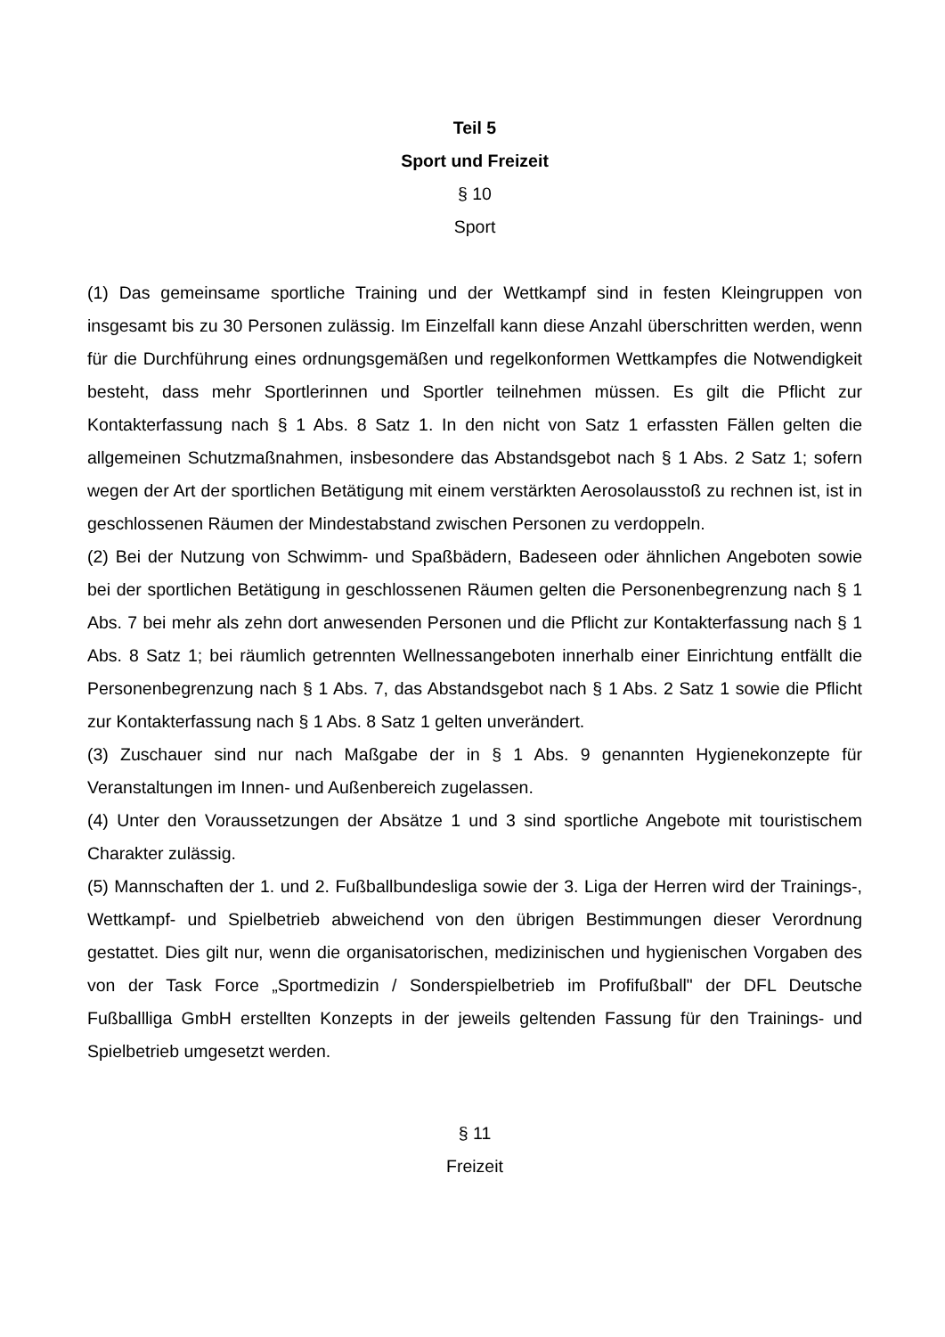Teil 5
Sport und Freizeit
§ 10
Sport
(1) Das gemeinsame sportliche Training und der Wettkampf sind in festen Kleingruppen von insgesamt bis zu 30 Personen zulässig. Im Einzelfall kann diese Anzahl überschritten werden, wenn für die Durchführung eines ordnungsgemäßen und regelkonformen Wettkampfes die Notwendigkeit besteht, dass mehr Sportlerinnen und Sportler teilnehmen müssen. Es gilt die Pflicht zur Kontakterfassung nach § 1 Abs. 8 Satz 1. In den nicht von Satz 1 erfassten Fällen gelten die allgemeinen Schutzmaßnahmen, insbesondere das Abstandsgebot nach § 1 Abs. 2 Satz 1; sofern wegen der Art der sportlichen Betätigung mit einem verstärkten Aerosolausstoß zu rechnen ist, ist in geschlossenen Räumen der Mindestabstand zwischen Personen zu verdoppeln.
(2) Bei der Nutzung von Schwimm- und Spaßbädern, Badeseen oder ähnlichen Angeboten sowie bei der sportlichen Betätigung in geschlossenen Räumen gelten die Personenbegrenzung nach § 1 Abs. 7 bei mehr als zehn dort anwesenden Personen und die Pflicht zur Kontakterfassung nach § 1 Abs. 8 Satz 1; bei räumlich getrennten Wellnessangeboten innerhalb einer Einrichtung entfällt die Personenbegrenzung nach § 1 Abs. 7, das Abstandsgebot nach § 1 Abs. 2 Satz 1 sowie die Pflicht zur Kontakterfassung nach § 1 Abs. 8 Satz 1 gelten unverändert.
(3) Zuschauer sind nur nach Maßgabe der in § 1 Abs. 9 genannten Hygienekonzepte für Veranstaltungen im Innen- und Außenbereich zugelassen.
(4) Unter den Voraussetzungen der Absätze 1 und 3 sind sportliche Angebote mit touristischem Charakter zulässig.
(5) Mannschaften der 1. und 2. Fußballbundesliga sowie der 3. Liga der Herren wird der Trainings-, Wettkampf- und Spielbetrieb abweichend von den übrigen Bestimmungen dieser Verordnung gestattet. Dies gilt nur, wenn die organisatorischen, medizinischen und hygienischen Vorgaben des von der Task Force „Sportmedizin / Sonderspielbetrieb im Profifußball" der DFL Deutsche Fußballliga GmbH erstellten Konzepts in der jeweils geltenden Fassung für den Trainings- und Spielbetrieb umgesetzt werden.
§ 11
Freizeit